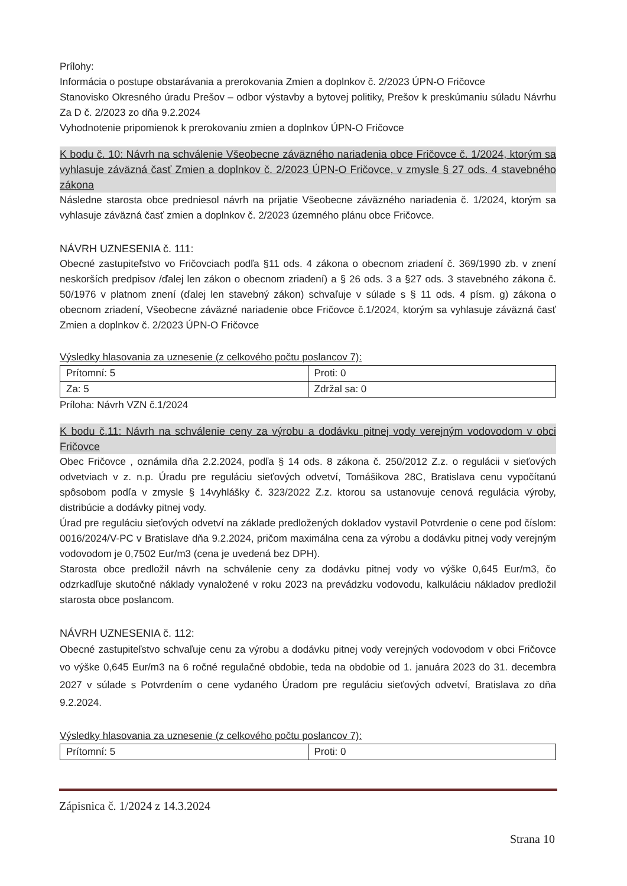Prílohy:
Informácia o postupe obstarávania a prerokovania Zmien a doplnkov č. 2/2023 ÚPN-O Fričovce
Stanovisko Okresného úradu Prešov – odbor výstavby a bytovej politiky, Prešov k preskúmaniu súladu Návrhu Za D č. 2/2023 zo dňa 9.2.2024
Vyhodnotenie pripomienok k prerokovaniu zmien a doplnkov ÚPN-O Fričovce
K bodu č. 10: Návrh na schválenie Všeobecne záväzného nariadenia obce Fričovce č. 1/2024, ktorým sa vyhlasuje záväzná časť Zmien a doplnkov č. 2/2023 ÚPN-O Fričovce, v zmysle § 27 ods. 4 stavebného zákona
Následne starosta obce predniesol návrh na prijatie Všeobecne záväzného nariadenia č. 1/2024, ktorým sa vyhlasuje záväzná časť zmien a doplnkov č. 2/2023 územného plánu obce Fričovce.
NÁVRH UZNESENIA č. 111:
Obecné zastupiteľstvo vo Fričovciach podľa §11 ods. 4 zákona o obecnom zriadení č. 369/1990 zb. v znení neskorších predpisov /ďalej len zákon o obecnom zriadení) a § 26 ods. 3 a §27 ods. 3 stavebného zákona č. 50/1976 v platnom znení (ďalej len stavebný zákon) schvaľuje v súlade s § 11 ods. 4 písm. g) zákona o obecnom zriadení, Všeobecne záväzné nariadenie obce Fričovce č.1/2024, ktorým sa vyhlasuje záväzná časť Zmien a doplnkov č. 2/2023 ÚPN-O Fričovce
Výsledky hlasovania za uznesenie (z celkového počtu poslancov 7):
| Prítomní: 5 | Proti: 0 |
| Za: 5 | Zdržal sa: 0 |
Príloha: Návrh VZN č.1/2024
K bodu č.11: Návrh na schválenie ceny za výrobu a dodávku pitnej vody verejným vodovodom v obci Fričovce
Obec Fričovce , oznámila dňa 2.2.2024, podľa § 14 ods. 8 zákona č. 250/2012 Z.z. o regulácii v sieťových odvetviach v z. n.p. Úradu pre reguláciu sieťových odvetví, Tomášikova 28C, Bratislava cenu vypočítanú spôsobom podľa v zmysle § 14vyhlášky č. 323/2022 Z.z. ktorou sa ustanovuje cenová regulácia výroby, distribúcie a dodávky pitnej vody.
Úrad pre reguláciu sieťových odvetví na základe predložených dokladov vystavil Potvrdenie o cene pod číslom: 0016/2024/V-PC v Bratislave dňa 9.2.2024, pričom maximálna cena za výrobu a dodávku pitnej vody verejným vodovodom je 0,7502 Eur/m3 (cena je uvedená bez DPH).
Starosta obce predložil návrh na schválenie ceny za dodávku pitnej vody vo výške 0,645 Eur/m3, čo odzrkadľuje skutočné náklady vynaložené v roku 2023 na prevádzku vodovodu, kalkuláciu nákladov predložil starosta obce poslancom.
NÁVRH UZNESENIA č. 112:
Obecné zastupiteľstvo schvaľuje cenu za výrobu a dodávku pitnej vody verejných vodovodom v obci Fričovce vo výške 0,645 Eur/m3 na 6 ročné regulačné obdobie, teda na obdobie od 1. januára 2023 do 31. decembra 2027 v súlade s Potvrdením o cene vydaného Úradom pre reguláciu sieťových odvetví, Bratislava zo dňa 9.2.2024.
Výsledky hlasovania za uznesenie (z celkového počtu poslancov 7):
| Prítomní: 5 | Proti: 0 |
Zápisnica č. 1/2024 z 14.3.2024
Strana 10